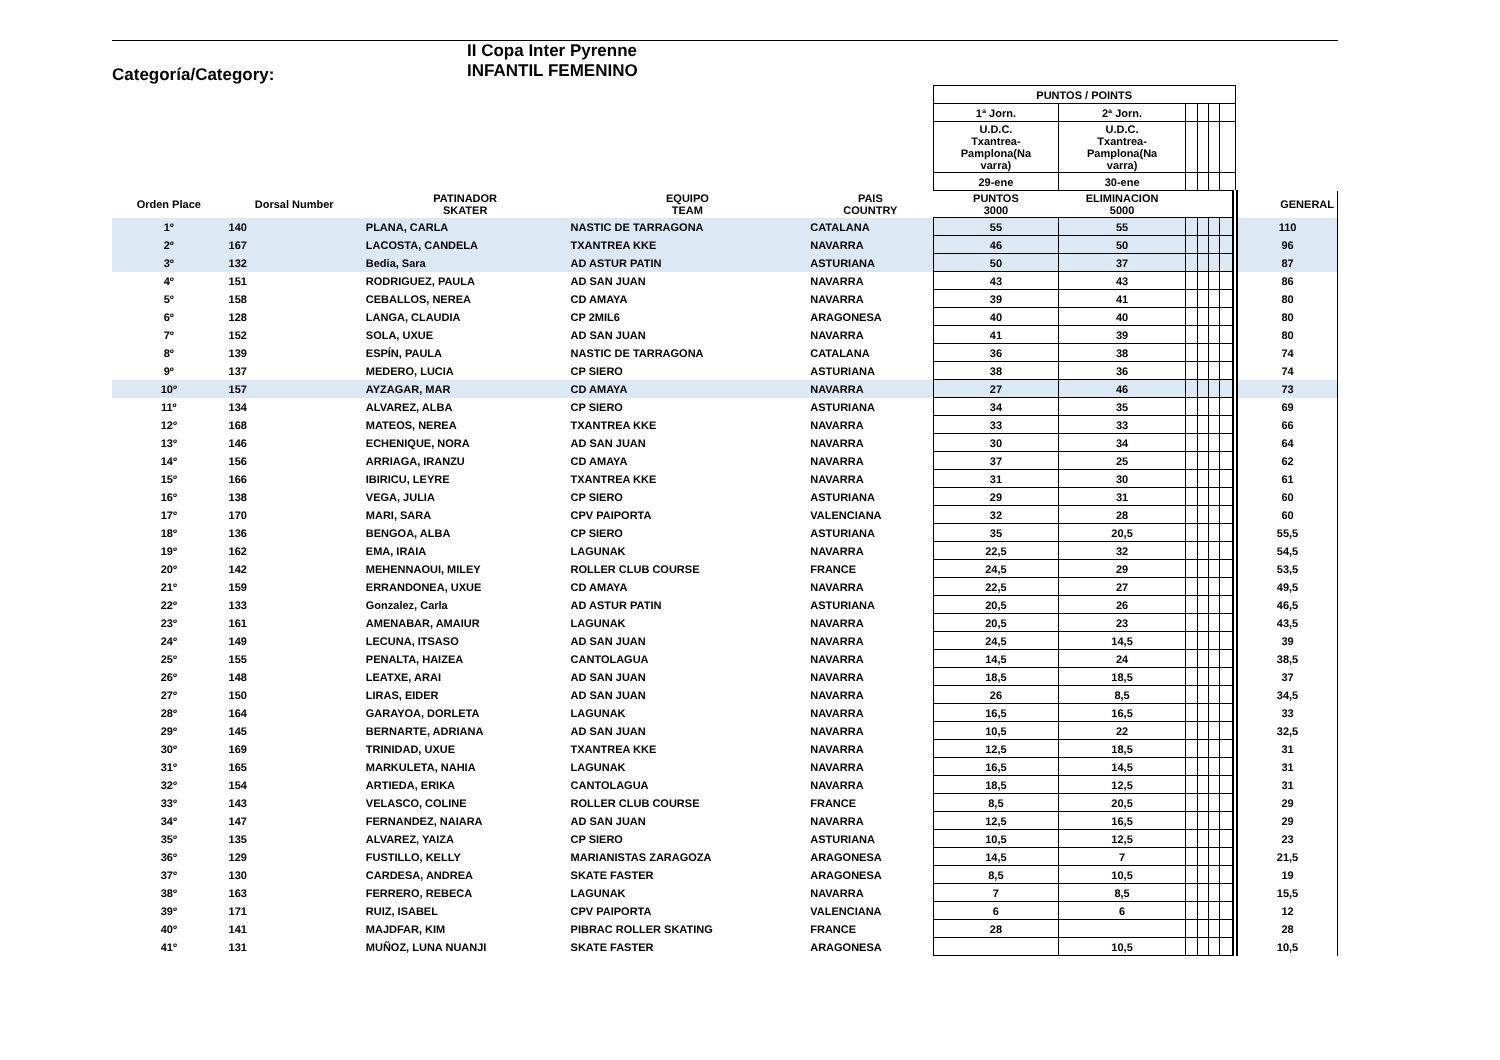Categoría/Category:
II Copa Inter Pyrenne
INFANTIL FEMENINO
| | | | | | PUNTOS / POINTS | | | | | | |
| | | | | | 1ª Jorn. | 2ª Jorn. | | | | | |
| | | | | | U.D.C. Txantrea- Pamplona(Na varra) | U.D.C. Txantrea- Pamplona(Na varra) | | | | | |
| | | | | | 29-ene | 30-ene | | | | | |
| Orden Place | Dorsal Number | PATINADOR SKATER | EQUIPO TEAM | PAIS COUNTRY | PUNTOS 3000 | ELIMINACION 5000 | | | | | GENERAL |
| 1º | 140 | PLANA, CARLA | NASTIC DE TARRAGONA | CATALANA | 55 | 55 | | | | | 110 |
| 2º | 167 | LACOSTA, CANDELA | TXANTREA KKE | NAVARRA | 46 | 50 | | | | | 96 |
| 3º | 132 | Bedia, Sara | AD ASTUR PATIN | ASTURIANA | 50 | 37 | | | | | 87 |
| 4º | 151 | RODRIGUEZ, PAULA | AD SAN JUAN | NAVARRA | 43 | 43 | | | | | 86 |
| 5º | 158 | CEBALLOS, NEREA | CD AMAYA | NAVARRA | 39 | 41 | | | | | 80 |
| 6º | 128 | LANGA, CLAUDIA | CP 2MIL6 | ARAGONESA | 40 | 40 | | | | | 80 |
| 7º | 152 | SOLA, UXUE | AD SAN JUAN | NAVARRA | 41 | 39 | | | | | 80 |
| 8º | 139 | ESPÍN, PAULA | NASTIC DE TARRAGONA | CATALANA | 36 | 38 | | | | | 74 |
| 9º | 137 | MEDERO, LUCIA | CP SIERO | ASTURIANA | 38 | 36 | | | | | 74 |
| 10º | 157 | AYZAGAR, MAR | CD AMAYA | NAVARRA | 27 | 46 | | | | | 73 |
| 11º | 134 | ALVAREZ, ALBA | CP SIERO | ASTURIANA | 34 | 35 | | | | | 69 |
| 12º | 168 | MATEOS, NEREA | TXANTREA KKE | NAVARRA | 33 | 33 | | | | | 66 |
| 13º | 146 | ECHENIQUE, NORA | AD SAN JUAN | NAVARRA | 30 | 34 | | | | | 64 |
| 14º | 156 | ARRIAGA, IRANZU | CD AMAYA | NAVARRA | 37 | 25 | | | | | 62 |
| 15º | 166 | IBIRICU, LEYRE | TXANTREA KKE | NAVARRA | 31 | 30 | | | | | 61 |
| 16º | 138 | VEGA, JULIA | CP SIERO | ASTURIANA | 29 | 31 | | | | | 60 |
| 17º | 170 | MARI, SARA | CPV PAIPORTA | VALENCIANA | 32 | 28 | | | | | 60 |
| 18º | 136 | BENGOA, ALBA | CP SIERO | ASTURIANA | 35 | 20,5 | | | | | 55,5 |
| 19º | 162 | EMA, IRAIA | LAGUNAK | NAVARRA | 22,5 | 32 | | | | | 54,5 |
| 20º | 142 | MEHENNAOUI, MILEY | ROLLER CLUB COURSE | FRANCE | 24,5 | 29 | | | | | 53,5 |
| 21º | 159 | ERRANDONEA, UXUE | CD AMAYA | NAVARRA | 22,5 | 27 | | | | | 49,5 |
| 22º | 133 | Gonzalez, Carla | AD ASTUR PATIN | ASTURIANA | 20,5 | 26 | | | | | 46,5 |
| 23º | 161 | AMENABAR, AMAIUR | LAGUNAK | NAVARRA | 20,5 | 23 | | | | | 43,5 |
| 24º | 149 | LECUNA, ITSASO | AD SAN JUAN | NAVARRA | 24,5 | 14,5 | | | | | 39 |
| 25º | 155 | PENALTA, HAIZEA | CANTOLAGUA | NAVARRA | 14,5 | 24 | | | | | 38,5 |
| 26º | 148 | LEATXE, ARAI | AD SAN JUAN | NAVARRA | 18,5 | 18,5 | | | | | 37 |
| 27º | 150 | LIRAS, EIDER | AD SAN JUAN | NAVARRA | 26 | 8,5 | | | | | 34,5 |
| 28º | 164 | GARAYOA, DORLETA | LAGUNAK | NAVARRA | 16,5 | 16,5 | | | | | 33 |
| 29º | 145 | BERNARTE, ADRIANA | AD SAN JUAN | NAVARRA | 10,5 | 22 | | | | | 32,5 |
| 30º | 169 | TRINIDAD, UXUE | TXANTREA KKE | NAVARRA | 12,5 | 18,5 | | | | | 31 |
| 31º | 165 | MARKULETA, NAHIA | LAGUNAK | NAVARRA | 16,5 | 14,5 | | | | | 31 |
| 32º | 154 | ARTIEDA, ERIKA | CANTOLAGUA | NAVARRA | 18,5 | 12,5 | | | | | 31 |
| 33º | 143 | VELASCO, COLINE | ROLLER CLUB COURSE | FRANCE | 8,5 | 20,5 | | | | | 29 |
| 34º | 147 | FERNANDEZ, NAIARA | AD SAN JUAN | NAVARRA | 12,5 | 16,5 | | | | | 29 |
| 35º | 135 | ALVAREZ, YAIZA | CP SIERO | ASTURIANA | 10,5 | 12,5 | | | | | 23 |
| 36º | 129 | FUSTILLO, KELLY | MARIANISTAS ZARAGOZA | ARAGONESA | 14,5 | 7 | | | | | 21,5 |
| 37º | 130 | CARDESA, ANDREA | SKATE FASTER | ARAGONESA | 8,5 | 10,5 | | | | | 19 |
| 38º | 163 | FERRERO, REBECA | LAGUNAK | NAVARRA | 7 | 8,5 | | | | | 15,5 |
| 39º | 171 | RUIZ, ISABEL | CPV PAIPORTA | VALENCIANA | 6 | 6 | | | | | 12 |
| 40º | 141 | MAJDFAR, KIM | PIBRAC ROLLER SKATING | FRANCE | 28 | | | | | | 28 |
| 41º | 131 | MUÑOZ, LUNA NUANJI | SKATE FASTER | ARAGONESA | | 10,5 | | | | | 10,5 |